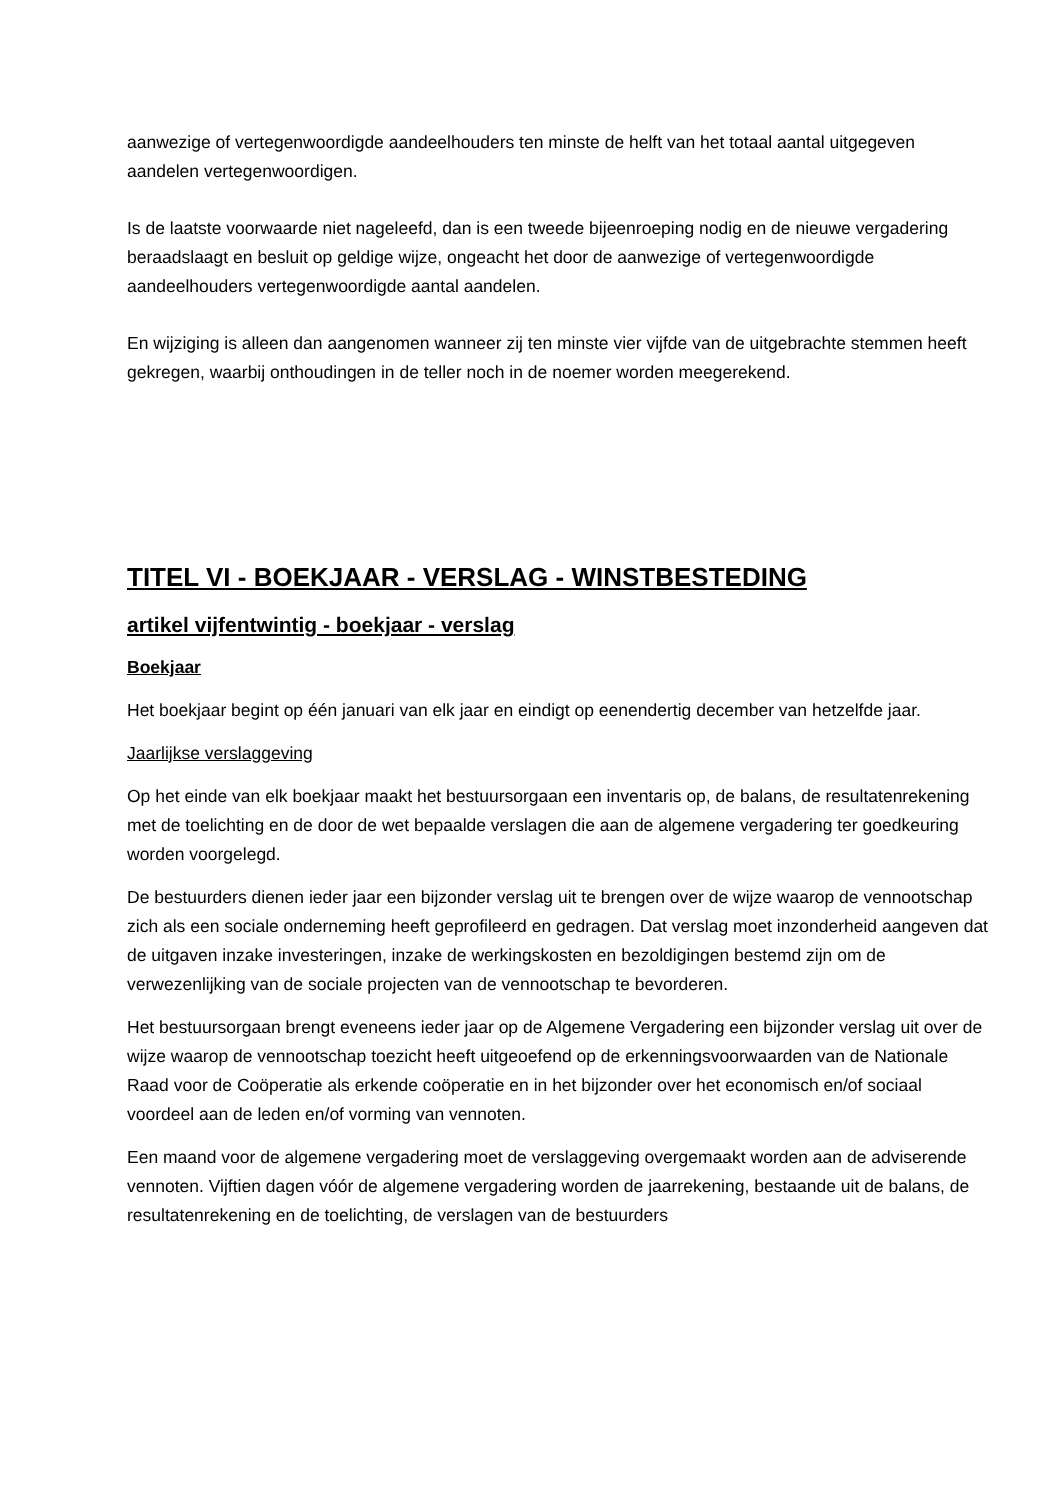aanwezige of vertegenwoordigde aandeelhouders ten minste de helft van het totaal aantal uitgegeven aandelen vertegenwoordigen.
Is de laatste voorwaarde niet nageleefd, dan is een tweede bijeenroeping nodig en de nieuwe vergadering beraadslaagt en besluit op geldige wijze, ongeacht het door de aanwezige of vertegenwoordigde aandeelhouders vertegenwoordigde aantal aandelen.
En wijziging is alleen dan aangenomen wanneer zij ten minste vier vijfde van de uitgebrachte stemmen heeft gekregen, waarbij onthoudingen in de teller noch in de noemer worden meegerekend.
TITEL VI - BOEKJAAR - VERSLAG - WINSTBESTEDING
artikel vijfentwintig - boekjaar - verslag
Boekjaar
Het boekjaar begint op één januari van elk jaar en eindigt op eenendertig december van hetzelfde jaar.
Jaarlijkse verslaggeving
Op het einde van elk boekjaar maakt het bestuursorgaan een inventaris op, de balans, de resultatenrekening met de toelichting en de door de wet bepaalde verslagen die aan de algemene vergadering ter goedkeuring worden voorgelegd.
De bestuurders dienen ieder jaar een bijzonder verslag uit te brengen over de wijze waarop de vennootschap zich als een sociale onderneming heeft geprofileerd en gedragen. Dat verslag moet inzonderheid aangeven dat de uitgaven inzake investeringen, inzake de werkingskosten en bezoldigingen bestemd zijn om de verwezenlijking van de sociale projecten van de vennootschap te bevorderen.
Het bestuursorgaan brengt eveneens ieder jaar op de Algemene Vergadering een bijzonder verslag uit over de wijze waarop de vennootschap toezicht heeft uitgeoefend op de erkenningsvoorwaarden van de Nationale Raad voor de Coöperatie als erkende coöperatie en in het bijzonder over het economisch en/of sociaal voordeel aan de leden en/of vorming van vennoten.
Een maand voor de algemene vergadering moet de verslaggeving overgemaakt worden aan de adviserende vennoten. Vijftien dagen vóór de algemene vergadering worden de jaarrekening, bestaande uit de balans, de resultatenrekening en de toelichting, de verslagen van de bestuurders